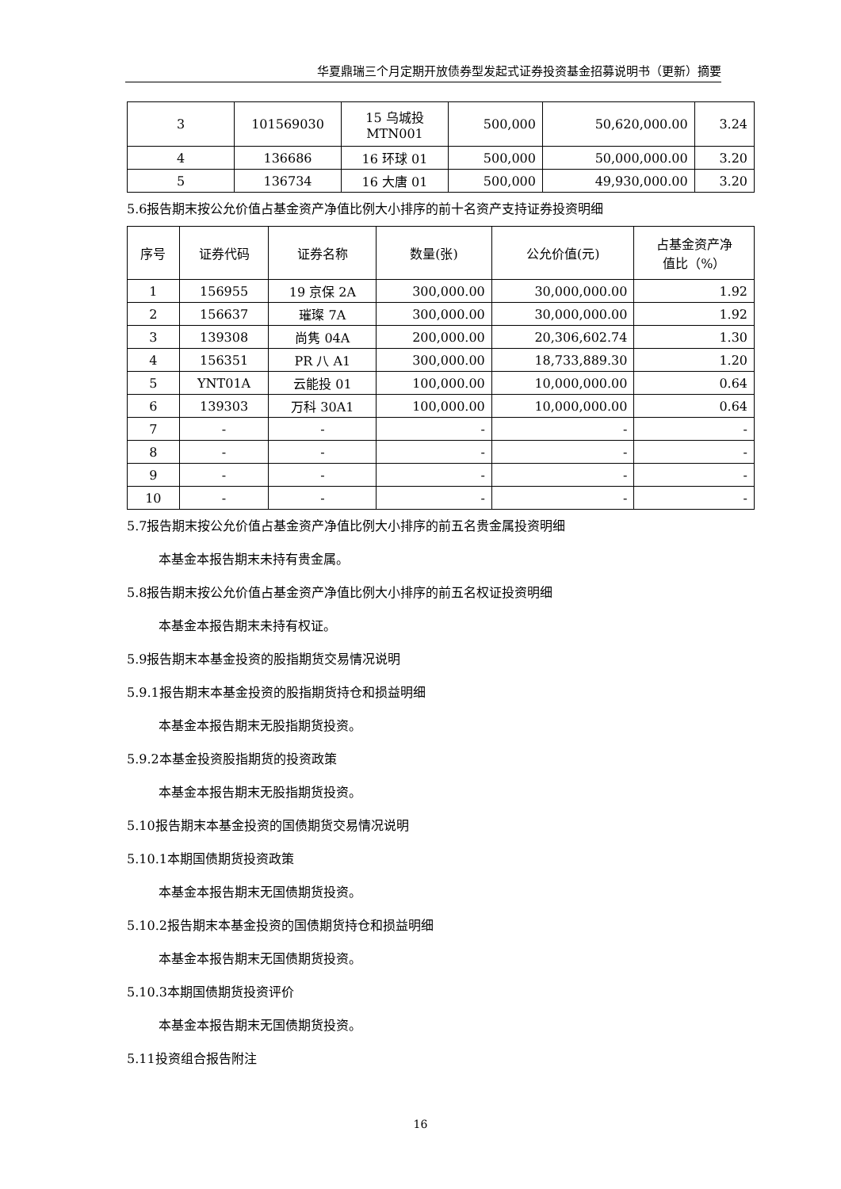华夏鼎瑞三个月定期开放债券型发起式证券投资基金招募说明书（更新）摘要
| 3 | 101569030 | 15 乌城投 MTN001 | 500,000 | 50,620,000.00 | 3.24 |
| 4 | 136686 | 16 环球 01 | 500,000 | 50,000,000.00 | 3.20 |
| 5 | 136734 | 16 大唐 01 | 500,000 | 49,930,000.00 | 3.20 |
5.6报告期末按公允价值占基金资产净值比例大小排序的前十名资产支持证券投资明细
| 序号 | 证券代码 | 证券名称 | 数量(张) | 公允价值(元) | 占基金资产净 值比（%） |
| --- | --- | --- | --- | --- | --- |
| 1 | 156955 | 19 京保 2A | 300,000.00 | 30,000,000.00 | 1.92 |
| 2 | 156637 | 璀璨 7A | 300,000.00 | 30,000,000.00 | 1.92 |
| 3 | 139308 | 尚隽 04A | 200,000.00 | 20,306,602.74 | 1.30 |
| 4 | 156351 | PR 八 A1 | 300,000.00 | 18,733,889.30 | 1.20 |
| 5 | YNT01A | 云能投 01 | 100,000.00 | 10,000,000.00 | 0.64 |
| 6 | 139303 | 万科 30A1 | 100,000.00 | 10,000,000.00 | 0.64 |
| 7 | - | - | - | - | - |
| 8 | - | - | - | - | - |
| 9 | - | - | - | - | - |
| 10 | - | - | - | - | - |
5.7报告期末按公允价值占基金资产净值比例大小排序的前五名贵金属投资明细
本基金本报告期末未持有贵金属。
5.8报告期末按公允价值占基金资产净值比例大小排序的前五名权证投资明细
本基金本报告期末未持有权证。
5.9报告期末本基金投资的股指期货交易情况说明
5.9.1报告期末本基金投资的股指期货持仓和损益明细
本基金本报告期末无股指期货投资。
5.9.2本基金投资股指期货的投资政策
本基金本报告期末无股指期货投资。
5.10报告期末本基金投资的国债期货交易情况说明
5.10.1本期国债期货投资政策
本基金本报告期末无国债期货投资。
5.10.2报告期末本基金投资的国债期货持仓和损益明细
本基金本报告期末无国债期货投资。
5.10.3本期国债期货投资评价
本基金本报告期末无国债期货投资。
5.11投资组合报告附注
16